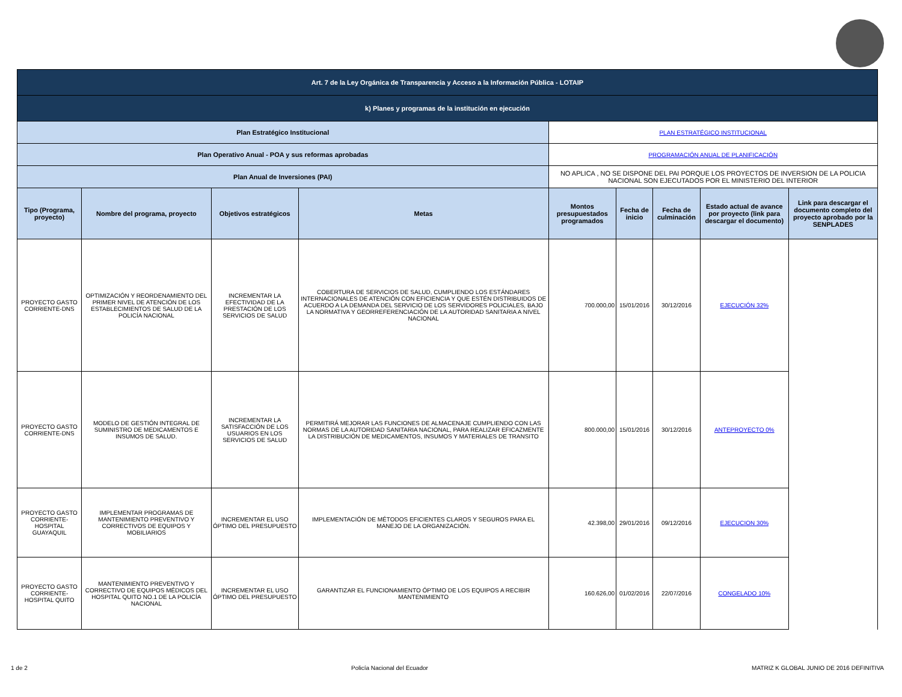| Art. 7 de la Ley Orgánica de Transparencia y Acceso a la Información Pública - LOTAIP | | | | | | | | |
| k) Planes y programas de la institución en ejecución | | | | | | | | |
| Plan Estratégico Institucional | | | | PLAN ESTRATÉGICO INSTITUCIONAL | | | | |
| Plan Operativo Anual - POA y sus reformas aprobadas | | | | PROGRAMACIÓN ANUAL DE PLANIFICACIÓN | | | | |
| Plan Anual de Inversiones (PAI) | | | | NO APLICA , NO SE DISPONE DEL PAI PORQUE LOS PROYECTOS DE INVERSION DE LA POLICIA NACIONAL SON EJECUTADOS POR EL MINISTERIO DEL INTERIOR | | | | |
| Tipo (Programa, proyecto) | Nombre del programa, proyecto | Objetivos estratégicos | Metas | Montos presupuestados programados | Fecha de inicio | Fecha de culminación | Estado actual de avance por proyecto (link para descargar el documento) | Link para descargar el documento completo del proyecto aprobado por la SENPLADES |
| PROYECTO GASTO CORRIENTE-DNS | OPTIMIZACIÓN Y REORDENAMIENTO DEL PRIMER NIVEL DE ATENCIÓN DE LOS ESTABLECIMIENTOS DE SALUD DE LA POLICÍA NACIONAL | INCREMENTAR LA EFECTIVIDAD DE LA PRESTACIÓN DE LOS SERVICIOS DE SALUD | COBERTURA DE SERVICIOS DE SALUD, CUMPLIENDO LOS ESTÁNDARES INTERNACIONALES DE ATENCIÓN CON EFICIENCIA Y QUE ESTÉN DISTRIBUIDOS DE ACUERDO A LA DEMANDA DEL SERVICIO DE LOS SERVIDORES POLICIALES, BAJO LA NORMATIVA Y GEORREFERENCIACIÓN DE LA AUTORIDAD SANITARIA A NIVEL NACIONAL | 700.000,00 | 15/01/2016 | 30/12/2016 | EJECUCIÓN 32% | |
| PROYECTO GASTO CORRIENTE-DNS | MODELO DE GESTIÓN INTEGRAL DE SUMINISTRO DE MEDICAMENTOS E INSUMOS DE SALUD. | INCREMENTAR LA SATISFACCIÓN DE LOS USUARIOS EN LOS SERVICIOS DE SALUD | PERMITIRÁ MEJORAR LAS FUNCIONES DE ALMACENAJE CUMPLIENDO CON LAS NORMAS DE LA AUTORIDAD SANITARIA NACIONAL, PARA REALIZAR EFICAZMENTE LA DISTRIBUCIÓN DE MEDICAMENTOS, INSUMOS Y MATERIALES DE TRANSITO | 800.000,00 | 15/01/2016 | 30/12/2016 | ANTEPROYECTO 0% | |
| PROYECTO GASTO CORRIENTE-HOSPITAL GUAYAQUIL | IMPLEMENTAR PROGRAMAS DE MANTENIMIENTO PREVENTIVO Y CORRECTIVOS DE EQUIPOS Y MOBILIARIOS | INCREMENTAR EL USO ÓPTIMO DEL PRESUPUESTO | IMPLEMENTACIÓN DE MÉTODOS EFICIENTES CLAROS Y SEGUROS PARA EL MANEJO DE LA ORGANIZACIÓN. | 42.398,00 | 29/01/2016 | 09/12/2016 | EJECUCION 30% | |
| PROYECTO GASTO CORRIENTE-HOSPITAL QUITO | MANTENIMIENTO PREVENTIVO Y CORRECTIVO DE EQUIPOS MÉDICOS DEL HOSPITAL QUITO NO.1 DE LA POLICÍA NACIONAL | INCREMENTAR EL USO ÓPTIMO DEL PRESUPUESTO | GARANTIZAR EL FUNCIONAMIENTO ÓPTIMO DE LOS EQUIPOS A RECIBIR MANTENIMIENTO | 160.626,00 | 01/02/2016 | 22/07/2016 | CONGELADO 10% | |
1 de 2 Policía Nacional del Ecuador MATRIZ K GLOBAL JUNIO DE 2016 DEFINITIVA